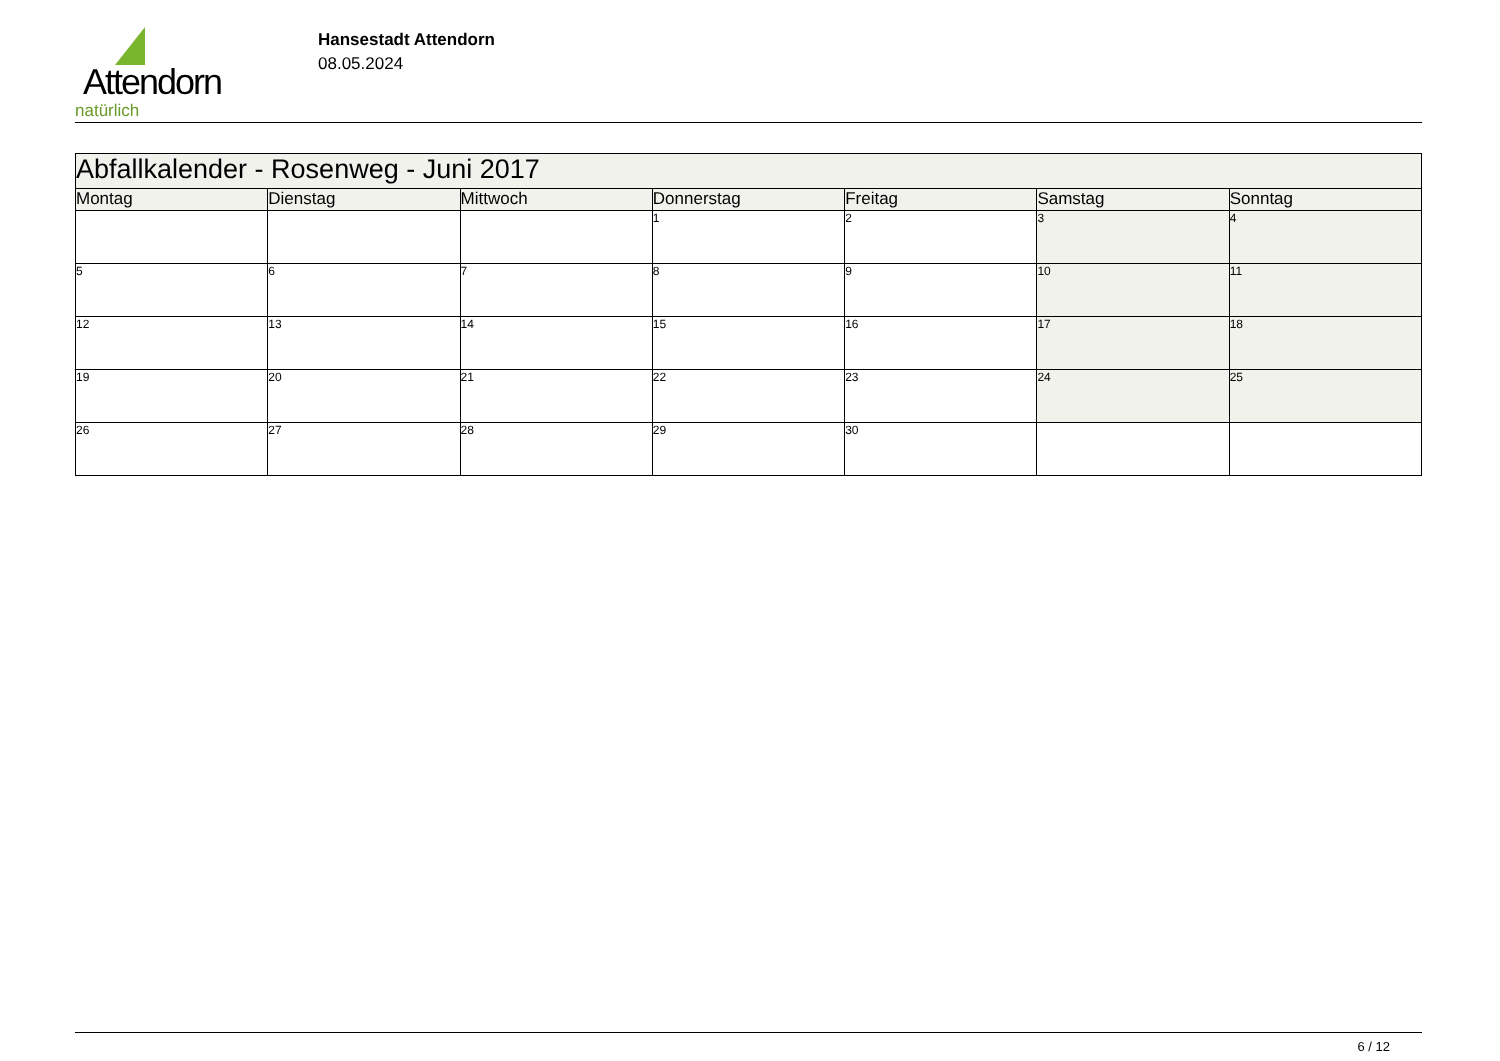Attendorn
natürlich
Hansestadt Attendorn
08.05.2024
| Abfallkalender - Rosenweg - Juni 2017 | | | | | | |
| --- | --- | --- | --- | --- | --- | --- |
| Montag | Dienstag | Mittwoch | Donnerstag | Freitag | Samstag | Sonntag |
| | | | 1 | 2 | 3 | 4 |
| 5 | 6 | 7 | 8 | 9 | 10 | 11 |
| 12 | 13 | 14 | 15 | 16 | 17 | 18 |
| 19 | 20 | 21 | 22 | 23 | 24 | 25 |
| 26 | 27 | 28 | 29 | 30 | | |
6 / 12